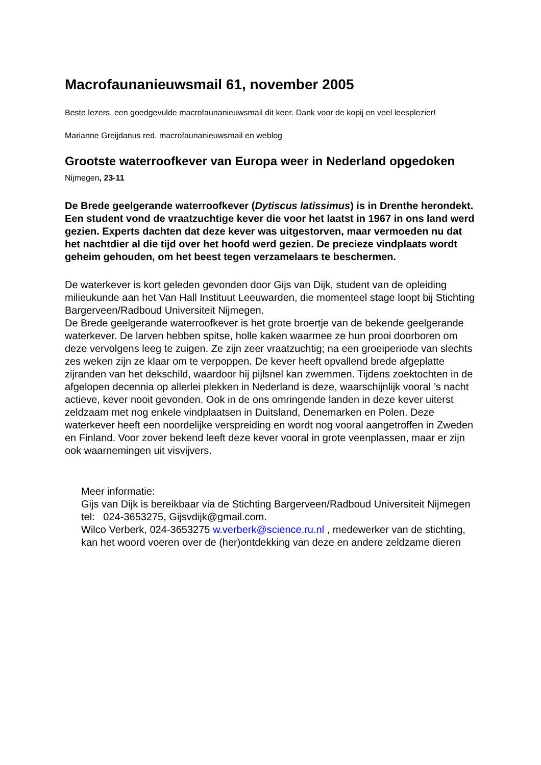Macrofaunanieuwsmail 61, november 2005
Beste lezers, een goedgevulde macrofaunanieuwsmail dit keer. Dank voor de kopij en veel leesplezier!
Marianne Greijdanus red. macrofaunanieuwsmail en weblog
Grootste waterroofkever van Europa weer in Nederland opgedoken
Nijmegen, 23-11
De Brede geelgerande waterroofkever (Dytiscus latissimus) is in Drenthe herondekt. Een student vond de vraatzuchtige kever die voor het laatst in 1967 in ons land werd gezien. Experts dachten dat deze kever was uitgestorven, maar vermoeden nu dat het nachtdier al die tijd over het hoofd werd gezien. De precieze vindplaats wordt geheim gehouden, om het beest tegen verzamelaars te beschermen.
De waterkever is kort geleden gevonden door Gijs van Dijk, student van de opleiding milieukunde aan het Van Hall Instituut Leeuwarden, die momenteel stage loopt bij Stichting Bargerveen/Radboud Universiteit Nijmegen.
De Brede geelgerande waterroofkever is het grote broertje van de bekende geelgerande waterkever. De larven hebben spitse, holle kaken waarmee ze hun prooi doorboren om deze vervolgens leeg te zuigen. Ze zijn zeer vraatzuchtig; na een groeiperiode van slechts zes weken zijn ze klaar om te verpoppen. De kever heeft opvallend brede afgeplatte zijranden van het dekschild, waardoor hij pijlsnel kan zwemmen. Tijdens zoektochten in de afgelopen decennia op allerlei plekken in Nederland is deze, waarschijnlijk vooral ’s nacht actieve, kever nooit gevonden. Ook in de ons omringende landen in deze kever uiterst zeldzaam met nog enkele vindplaatsen in Duitsland, Denemarken en Polen. Deze waterkever heeft een noordelijke verspreiding en wordt nog vooral aangetroffen in Zweden en Finland. Voor zover bekend leeft deze kever vooral in grote veenplassen, maar er zijn ook waarnemingen uit visvijvers.
Meer informatie:
Gijs van Dijk is bereikbaar via de Stichting Bargerveen/Radboud Universiteit Nijmegen
tel: 024-3653275, Gijsvdijk@gmail.com.
Wilco Verberk, 024-3653275 w.verberk@science.ru.nl , medewerker van de stichting, kan het woord voeren over de (her)ontdekking van deze en andere zeldzame dieren